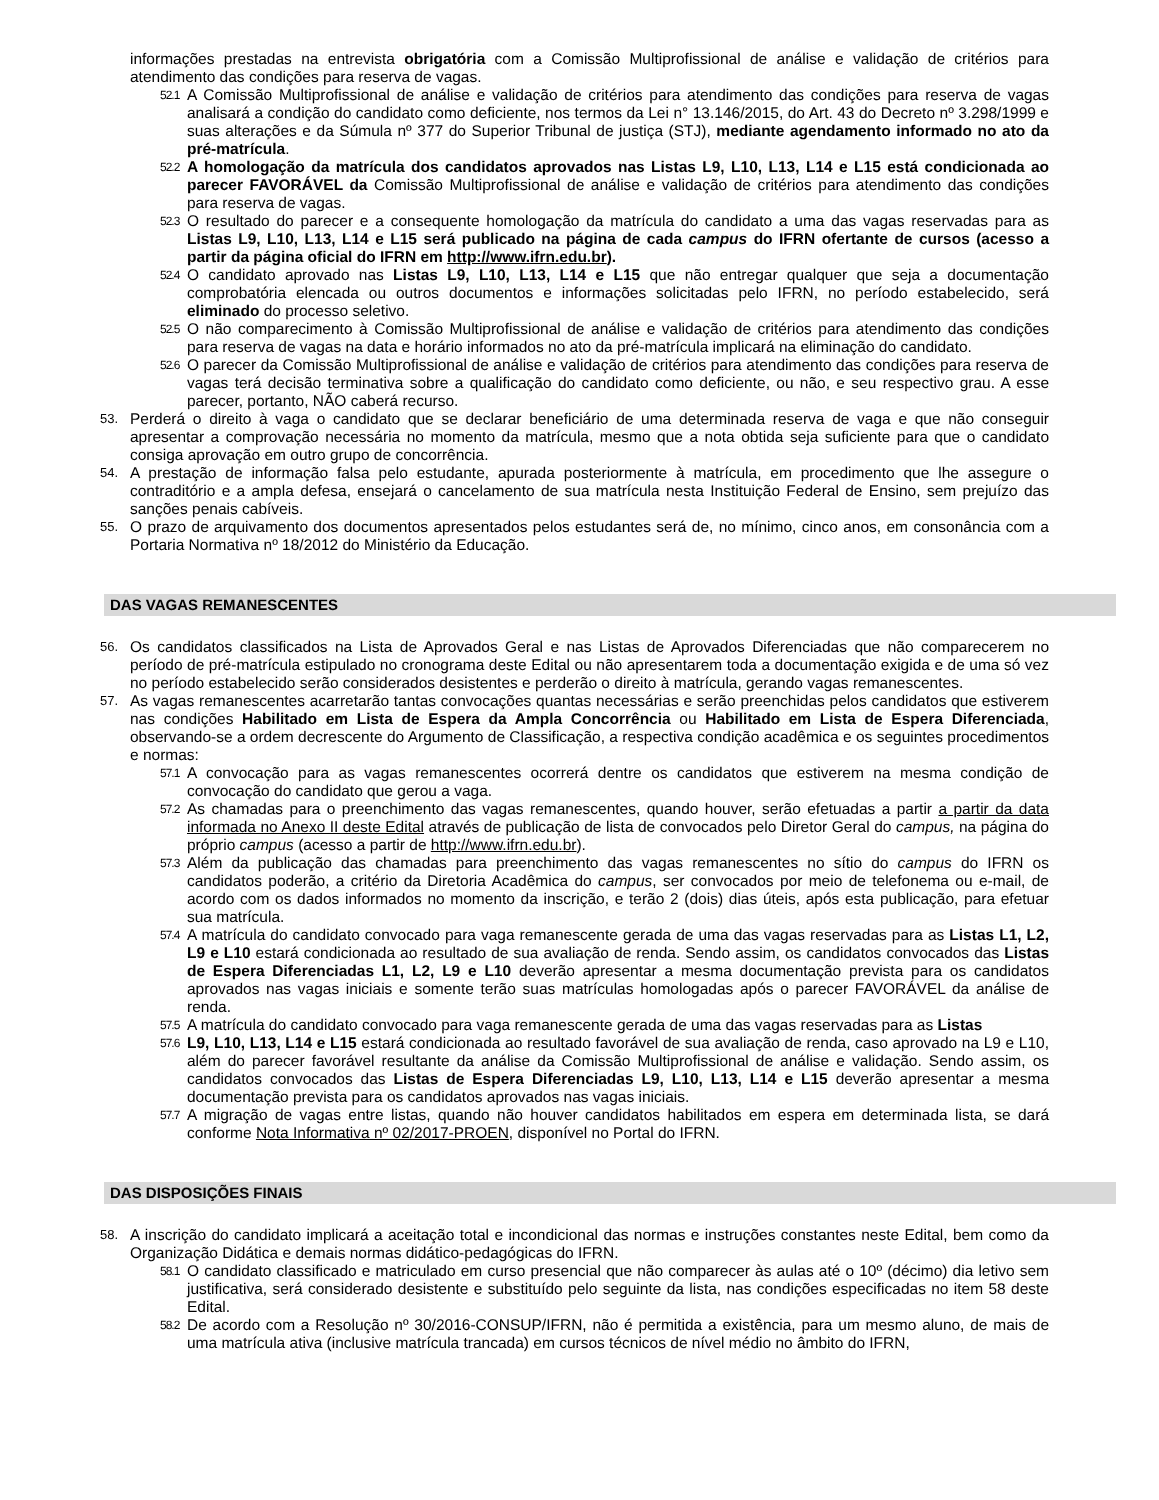informações prestadas na entrevista obrigatória com a Comissão Multiprofissional de análise e validação de critérios para atendimento das condições para reserva de vagas.
52.1 A Comissão Multiprofissional de análise e validação de critérios para atendimento das condições para reserva de vagas analisará a condição do candidato como deficiente, nos termos da Lei n° 13.146/2015, do Art. 43 do Decreto nº 3.298/1999 e suas alterações e da Súmula nº 377 do Superior Tribunal de justiça (STJ), mediante agendamento informado no ato da pré-matrícula.
52.2 A homologação da matrícula dos candidatos aprovados nas Listas L9, L10, L13, L14 e L15 está condicionada ao parecer FAVORÁVEL da Comissão Multiprofissional de análise e validação de critérios para atendimento das condições para reserva de vagas.
52.3 O resultado do parecer e a consequente homologação da matrícula do candidato a uma das vagas reservadas para as Listas L9, L10, L13, L14 e L15 será publicado na página de cada campus do IFRN ofertante de cursos (acesso a partir da página oficial do IFRN em http://www.ifrn.edu.br).
52.4 O candidato aprovado nas Listas L9, L10, L13, L14 e L15 que não entregar qualquer que seja a documentação comprobatória elencada ou outros documentos e informações solicitadas pelo IFRN, no período estabelecido, será eliminado do processo seletivo.
52.5 O não comparecimento à Comissão Multiprofissional de análise e validação de critérios para atendimento das condições para reserva de vagas na data e horário informados no ato da pré-matrícula implicará na eliminação do candidato.
52.6 O parecer da Comissão Multiprofissional de análise e validação de critérios para atendimento das condições para reserva de vagas terá decisão terminativa sobre a qualificação do candidato como deficiente, ou não, e seu respectivo grau. A esse parecer, portanto, NÃO caberá recurso.
53. Perderá o direito à vaga o candidato que se declarar beneficiário de uma determinada reserva de vaga e que não conseguir apresentar a comprovação necessária no momento da matrícula, mesmo que a nota obtida seja suficiente para que o candidato consiga aprovação em outro grupo de concorrência.
54. A prestação de informação falsa pelo estudante, apurada posteriormente à matrícula, em procedimento que lhe assegure o contraditório e a ampla defesa, ensejará o cancelamento de sua matrícula nesta Instituição Federal de Ensino, sem prejuízo das sanções penais cabíveis.
55. O prazo de arquivamento dos documentos apresentados pelos estudantes será de, no mínimo, cinco anos, em consonância com a Portaria Normativa nº 18/2012 do Ministério da Educação.
DAS VAGAS REMANESCENTES
56. Os candidatos classificados na Lista de Aprovados Geral e nas Listas de Aprovados Diferenciadas que não comparecerem no período de pré-matrícula estipulado no cronograma deste Edital ou não apresentarem toda a documentação exigida e de uma só vez no período estabelecido serão considerados desistentes e perderão o direito à matrícula, gerando vagas remanescentes.
57. As vagas remanescentes acarretarão tantas convocações quantas necessárias e serão preenchidas pelos candidatos que estiverem nas condições Habilitado em Lista de Espera da Ampla Concorrência ou Habilitado em Lista de Espera Diferenciada, observando-se a ordem decrescente do Argumento de Classificação, a respectiva condição acadêmica e os seguintes procedimentos e normas:
57.1 A convocação para as vagas remanescentes ocorrerá dentre os candidatos que estiverem na mesma condição de convocação do candidato que gerou a vaga.
57.2 As chamadas para o preenchimento das vagas remanescentes, quando houver, serão efetuadas a partir a partir da data informada no Anexo II deste Edital através de publicação de lista de convocados pelo Diretor Geral do campus, na página do próprio campus (acesso a partir de http://www.ifrn.edu.br).
57.3 Além da publicação das chamadas para preenchimento das vagas remanescentes no sítio do campus do IFRN os candidatos poderão, a critério da Diretoria Acadêmica do campus, ser convocados por meio de telefonema ou e-mail, de acordo com os dados informados no momento da inscrição, e terão 2 (dois) dias úteis, após esta publicação, para efetuar sua matrícula.
57.4 A matrícula do candidato convocado para vaga remanescente gerada de uma das vagas reservadas para as Listas L1, L2, L9 e L10 estará condicionada ao resultado de sua avaliação de renda. Sendo assim, os candidatos convocados das Listas de Espera Diferenciadas L1, L2, L9 e L10 deverão apresentar a mesma documentação prevista para os candidatos aprovados nas vagas iniciais e somente terão suas matrículas homologadas após o parecer FAVORÁVEL da análise de renda.
57.5 A matrícula do candidato convocado para vaga remanescente gerada de uma das vagas reservadas para as Listas
57.6 L9, L10, L13, L14 e L15 estará condicionada ao resultado favorável de sua avaliação de renda, caso aprovado na L9 e L10, além do parecer favorável resultante da análise da Comissão Multiprofissional de análise e validação. Sendo assim, os candidatos convocados das Listas de Espera Diferenciadas L9, L10, L13, L14 e L15 deverão apresentar a mesma documentação prevista para os candidatos aprovados nas vagas iniciais.
57.7 A migração de vagas entre listas, quando não houver candidatos habilitados em espera em determinada lista, se dará conforme Nota Informativa nº 02/2017-PROEN, disponível no Portal do IFRN.
DAS DISPOSIÇÕES FINAIS
58. A inscrição do candidato implicará a aceitação total e incondicional das normas e instruções constantes neste Edital, bem como da Organização Didática e demais normas didático-pedagógicas do IFRN.
58.1 O candidato classificado e matriculado em curso presencial que não comparecer às aulas até o 10º (décimo) dia letivo sem justificativa, será considerado desistente e substituído pelo seguinte da lista, nas condições especificadas no item 58 deste Edital.
58.2 De acordo com a Resolução nº 30/2016-CONSUP/IFRN, não é permitida a existência, para um mesmo aluno, de mais de uma matrícula ativa (inclusive matrícula trancada) em cursos técnicos de nível médio no âmbito do IFRN,